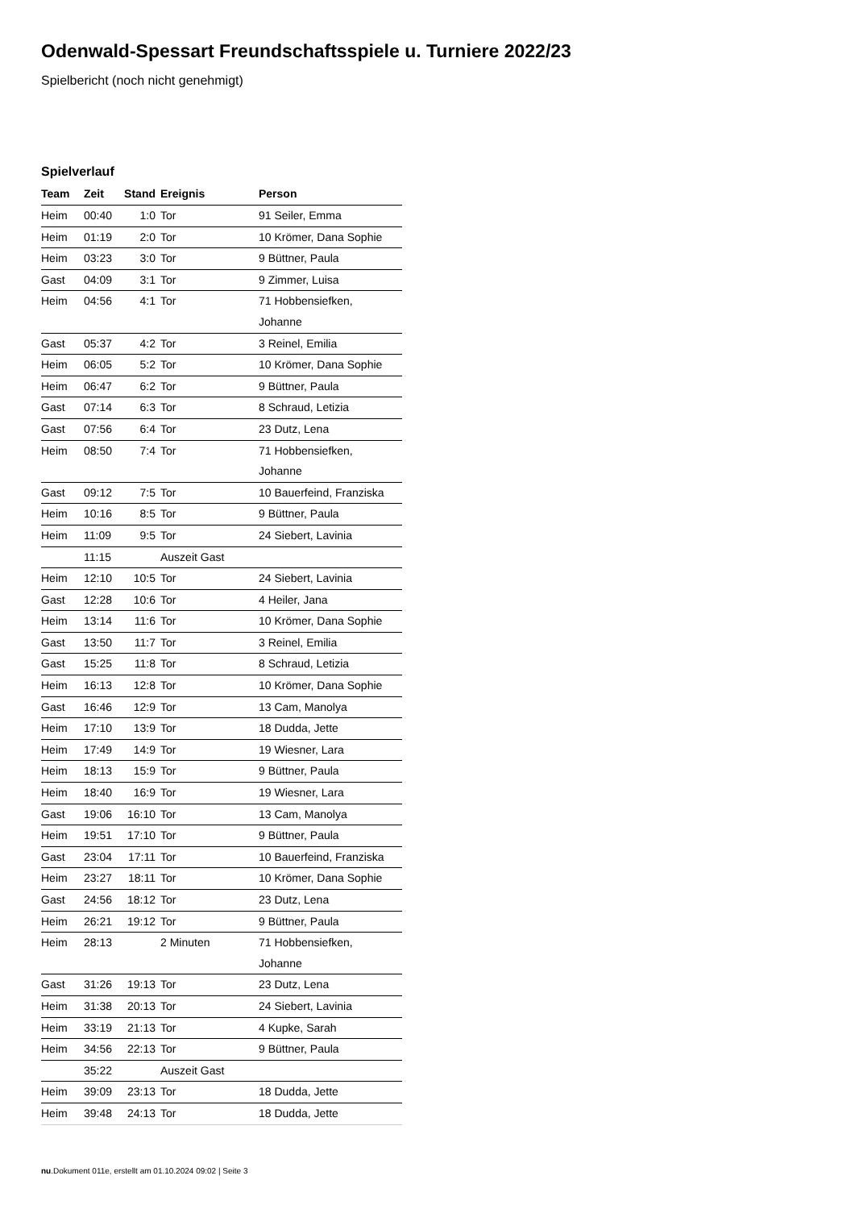Odenwald-Spessart Freundschaftsspiele u. Turniere 2022/23
Spielbericht (noch nicht genehmigt)
Spielverlauf
| Team | Zeit | Stand | Ereignis | Person |
| --- | --- | --- | --- | --- |
| Heim | 00:40 | 1:0 | Tor | 91 Seiler, Emma |
| Heim | 01:19 | 2:0 | Tor | 10 Krömer, Dana Sophie |
| Heim | 03:23 | 3:0 | Tor | 9 Büttner, Paula |
| Gast | 04:09 | 3:1 | Tor | 9 Zimmer, Luisa |
| Heim | 04:56 | 4:1 | Tor | 71 Hobbensiefken, Johanne |
| Gast | 05:37 | 4:2 | Tor | 3 Reinel, Emilia |
| Heim | 06:05 | 5:2 | Tor | 10 Krömer, Dana Sophie |
| Heim | 06:47 | 6:2 | Tor | 9 Büttner, Paula |
| Gast | 07:14 | 6:3 | Tor | 8 Schraud, Letizia |
| Gast | 07:56 | 6:4 | Tor | 23 Dutz, Lena |
| Heim | 08:50 | 7:4 | Tor | 71 Hobbensiefken, Johanne |
| Gast | 09:12 | 7:5 | Tor | 10 Bauerfeind, Franziska |
| Heim | 10:16 | 8:5 | Tor | 9 Büttner, Paula |
| Heim | 11:09 | 9:5 | Tor | 24 Siebert, Lavinia |
| | 11:15 | | Auszeit Gast | |
| Heim | 12:10 | 10:5 | Tor | 24 Siebert, Lavinia |
| Gast | 12:28 | 10:6 | Tor | 4 Heiler, Jana |
| Heim | 13:14 | 11:6 | Tor | 10 Krömer, Dana Sophie |
| Gast | 13:50 | 11:7 | Tor | 3 Reinel, Emilia |
| Gast | 15:25 | 11:8 | Tor | 8 Schraud, Letizia |
| Heim | 16:13 | 12:8 | Tor | 10 Krömer, Dana Sophie |
| Gast | 16:46 | 12:9 | Tor | 13 Cam, Manolya |
| Heim | 17:10 | 13:9 | Tor | 18 Dudda, Jette |
| Heim | 17:49 | 14:9 | Tor | 19 Wiesner, Lara |
| Heim | 18:13 | 15:9 | Tor | 9 Büttner, Paula |
| Heim | 18:40 | 16:9 | Tor | 19 Wiesner, Lara |
| Gast | 19:06 | 16:10 | Tor | 13 Cam, Manolya |
| Heim | 19:51 | 17:10 | Tor | 9 Büttner, Paula |
| Gast | 23:04 | 17:11 | Tor | 10 Bauerfeind, Franziska |
| Heim | 23:27 | 18:11 | Tor | 10 Krömer, Dana Sophie |
| Gast | 24:56 | 18:12 | Tor | 23 Dutz, Lena |
| Heim | 26:21 | 19:12 | Tor | 9 Büttner, Paula |
| Heim | 28:13 | | 2 Minuten | 71 Hobbensiefken, Johanne |
| Gast | 31:26 | 19:13 | Tor | 23 Dutz, Lena |
| Heim | 31:38 | 20:13 | Tor | 24 Siebert, Lavinia |
| Heim | 33:19 | 21:13 | Tor | 4 Kupke, Sarah |
| Heim | 34:56 | 22:13 | Tor | 9 Büttner, Paula |
| | 35:22 | | Auszeit Gast | |
| Heim | 39:09 | 23:13 | Tor | 18 Dudda, Jette |
| Heim | 39:48 | 24:13 | Tor | 18 Dudda, Jette |
nu.Dokument 011e, erstellt am 01.10.2024 09:02 | Seite 3